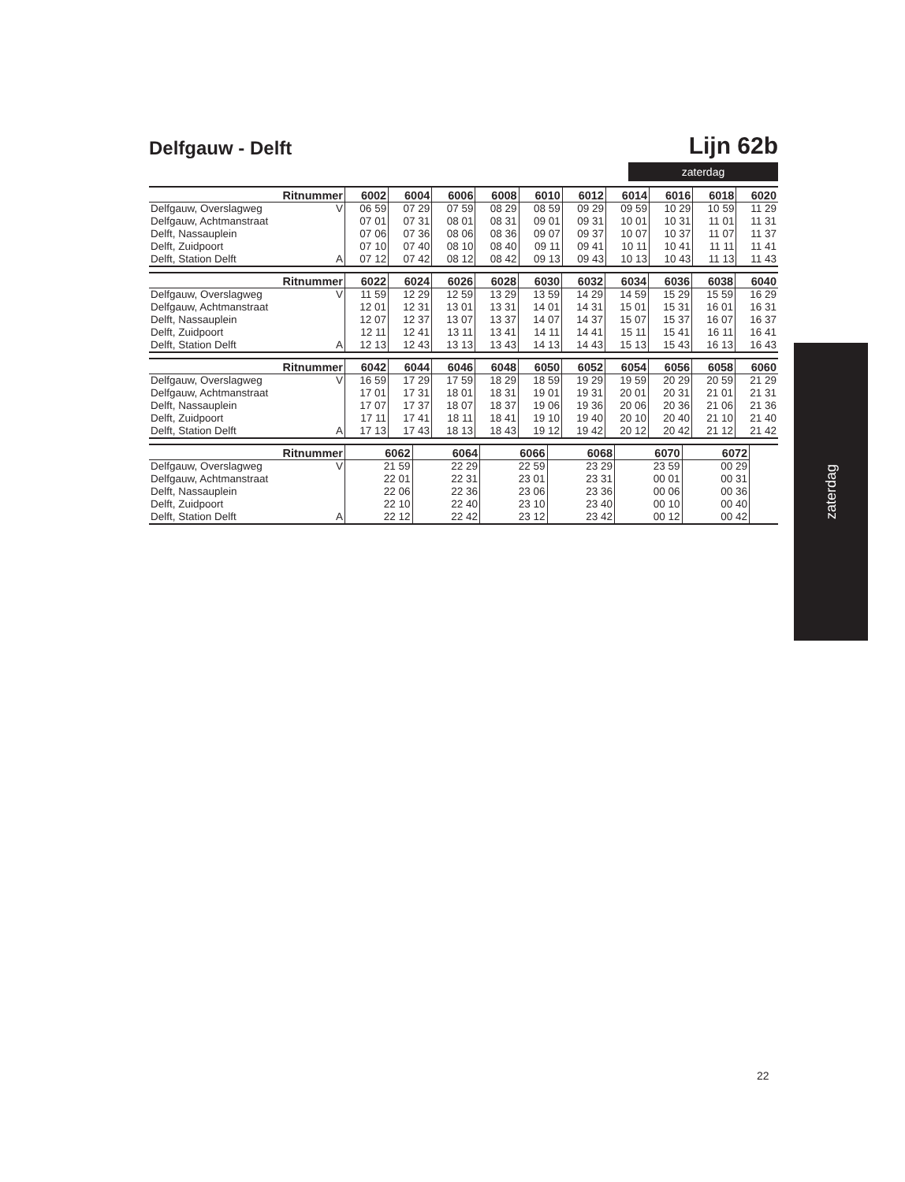Delfgauw - Delft
Lijn 62b
zaterdag
| Ritnummer | | 6002 | 6004 | 6006 | 6008 | 6010 | 6012 | 6014 | 6016 | 6018 | 6020 |
| --- | --- | --- | --- | --- | --- | --- | --- | --- | --- | --- | --- |
| Delfgauw, Overslagweg | V | 06 59 | 07 29 | 07 59 | 08 29 | 08 59 | 09 29 | 09 59 | 10 29 | 10 59 | 11 29 |
| Delfgauw, Achtmanstraat | | 07 01 | 07 31 | 08 01 | 08 31 | 09 01 | 09 31 | 10 01 | 10 31 | 11 01 | 11 31 |
| Delft, Nassauplein | | 07 06 | 07 36 | 08 06 | 08 36 | 09 07 | 09 37 | 10 07 | 10 37 | 11 07 | 11 37 |
| Delft, Zuidpoort | | 07 10 | 07 40 | 08 10 | 08 40 | 09 11 | 09 41 | 10 11 | 10 41 | 11 11 | 11 41 |
| Delft, Station Delft | A | 07 12 | 07 42 | 08 12 | 08 42 | 09 13 | 09 43 | 10 13 | 10 43 | 11 13 | 11 43 |
| Ritnummer | | 6022 | 6024 | 6026 | 6028 | 6030 | 6032 | 6034 | 6036 | 6038 | 6040 |
| --- | --- | --- | --- | --- | --- | --- | --- | --- | --- | --- | --- |
| Delfgauw, Overslagweg | V | 11 59 | 12 29 | 12 59 | 13 29 | 13 59 | 14 29 | 14 59 | 15 29 | 15 59 | 16 29 |
| Delfgauw, Achtmanstraat | | 12 01 | 12 31 | 13 01 | 13 31 | 14 01 | 14 31 | 15 01 | 15 31 | 16 01 | 16 31 |
| Delft, Nassauplein | | 12 07 | 12 37 | 13 07 | 13 37 | 14 07 | 14 37 | 15 07 | 15 37 | 16 07 | 16 37 |
| Delft, Zuidpoort | | 12 11 | 12 41 | 13 11 | 13 41 | 14 11 | 14 41 | 15 11 | 15 41 | 16 11 | 16 41 |
| Delft, Station Delft | A | 12 13 | 12 43 | 13 13 | 13 43 | 14 13 | 14 43 | 15 13 | 15 43 | 16 13 | 16 43 |
| Ritnummer | | 6042 | 6044 | 6046 | 6048 | 6050 | 6052 | 6054 | 6056 | 6058 | 6060 |
| --- | --- | --- | --- | --- | --- | --- | --- | --- | --- | --- | --- |
| Delfgauw, Overslagweg | V | 16 59 | 17 29 | 17 59 | 18 29 | 18 59 | 19 29 | 19 59 | 20 29 | 20 59 | 21 29 |
| Delfgauw, Achtmanstraat | | 17 01 | 17 31 | 18 01 | 18 31 | 19 01 | 19 31 | 20 01 | 20 31 | 21 01 | 21 31 |
| Delft, Nassauplein | | 17 07 | 17 37 | 18 07 | 18 37 | 19 06 | 19 36 | 20 06 | 20 36 | 21 06 | 21 36 |
| Delft, Zuidpoort | | 17 11 | 17 41 | 18 11 | 18 41 | 19 10 | 19 40 | 20 10 | 20 40 | 21 10 | 21 40 |
| Delft, Station Delft | A | 17 13 | 17 43 | 18 13 | 18 43 | 19 12 | 19 42 | 20 12 | 20 42 | 21 12 | 21 42 |
| Ritnummer | | 6062 | 6064 | 6066 | 6068 | 6070 | 6072 | | | | |
| --- | --- | --- | --- | --- | --- | --- | --- | --- | --- | --- | --- |
| Delfgauw, Overslagweg | V | 21 59 | 22 29 | 22 59 | 23 29 | 23 59 | 00 29 | | | | |
| Delfgauw, Achtmanstraat | | 22 01 | 22 31 | 23 01 | 23 31 | 00 01 | 00 31 | | | | |
| Delft, Nassauplein | | 22 06 | 22 36 | 23 06 | 23 36 | 00 06 | 00 36 | | | | |
| Delft, Zuidpoort | | 22 10 | 22 40 | 23 10 | 23 40 | 00 10 | 00 40 | | | | |
| Delft, Station Delft | A | 22 12 | 22 42 | 23 12 | 23 42 | 00 12 | 00 42 | | | | |
zaterdag
22